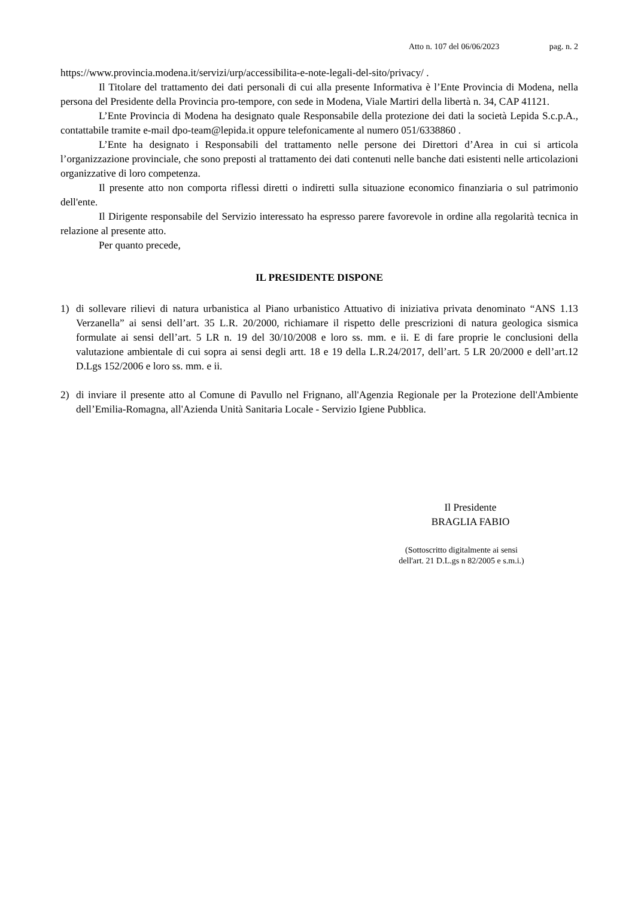Atto n. 107 del 06/06/2023 pag. n. 2
https://www.provincia.modena.it/servizi/urp/accessibilita-e-note-legali-del-sito/privacy/ .
Il Titolare del trattamento dei dati personali di cui alla presente Informativa è l’Ente Provincia di Modena, nella persona del Presidente della Provincia pro-tempore, con sede in Modena, Viale Martiri della libertà n. 34, CAP 41121.
L’Ente Provincia di Modena ha designato quale Responsabile della protezione dei dati la società Lepida S.c.p.A., contattabile tramite e-mail dpo-team@lepida.it oppure telefonicamente al numero 051/6338860 .
L’Ente ha designato i Responsabili del trattamento nelle persone dei Direttori d’Area in cui si articola l’organizzazione provinciale, che sono preposti al trattamento dei dati contenuti nelle banche dati esistenti nelle articolazioni organizzative di loro competenza.
Il presente atto non comporta riflessi diretti o indiretti sulla situazione economico finanziaria o sul patrimonio dell'ente.
Il Dirigente responsabile del Servizio interessato ha espresso parere favorevole in ordine alla regolarità tecnica in relazione al presente atto.
Per quanto precede,
IL PRESIDENTE DISPONE
1) di sollevare rilievi di natura urbanistica al Piano urbanistico Attuativo di iniziativa privata denominato “ANS 1.13 Verzanella” ai sensi dell’art. 35 L.R. 20/2000, richiamare il rispetto delle prescrizioni di natura geologica sismica formulate ai sensi dell’art. 5 LR n. 19 del 30/10/2008 e loro ss. mm. e ii. E di fare proprie le conclusioni della valutazione ambientale di cui sopra ai sensi degli artt. 18 e 19 della L.R.24/2017, dell’art. 5 LR 20/2000 e dell’art.12 D.Lgs 152/2006 e loro ss. mm. e ii.
2) di inviare il presente atto al Comune di Pavullo nel Frignano, all'Agenzia Regionale per la Protezione dell'Ambiente dell’Emilia-Romagna, all'Azienda Unità Sanitaria Locale - Servizio Igiene Pubblica.
Il Presidente
BRAGLIA FABIO
(Sottoscritto digitalmente ai sensi
dell'art. 21 D.L.gs n 82/2005 e s.m.i.)